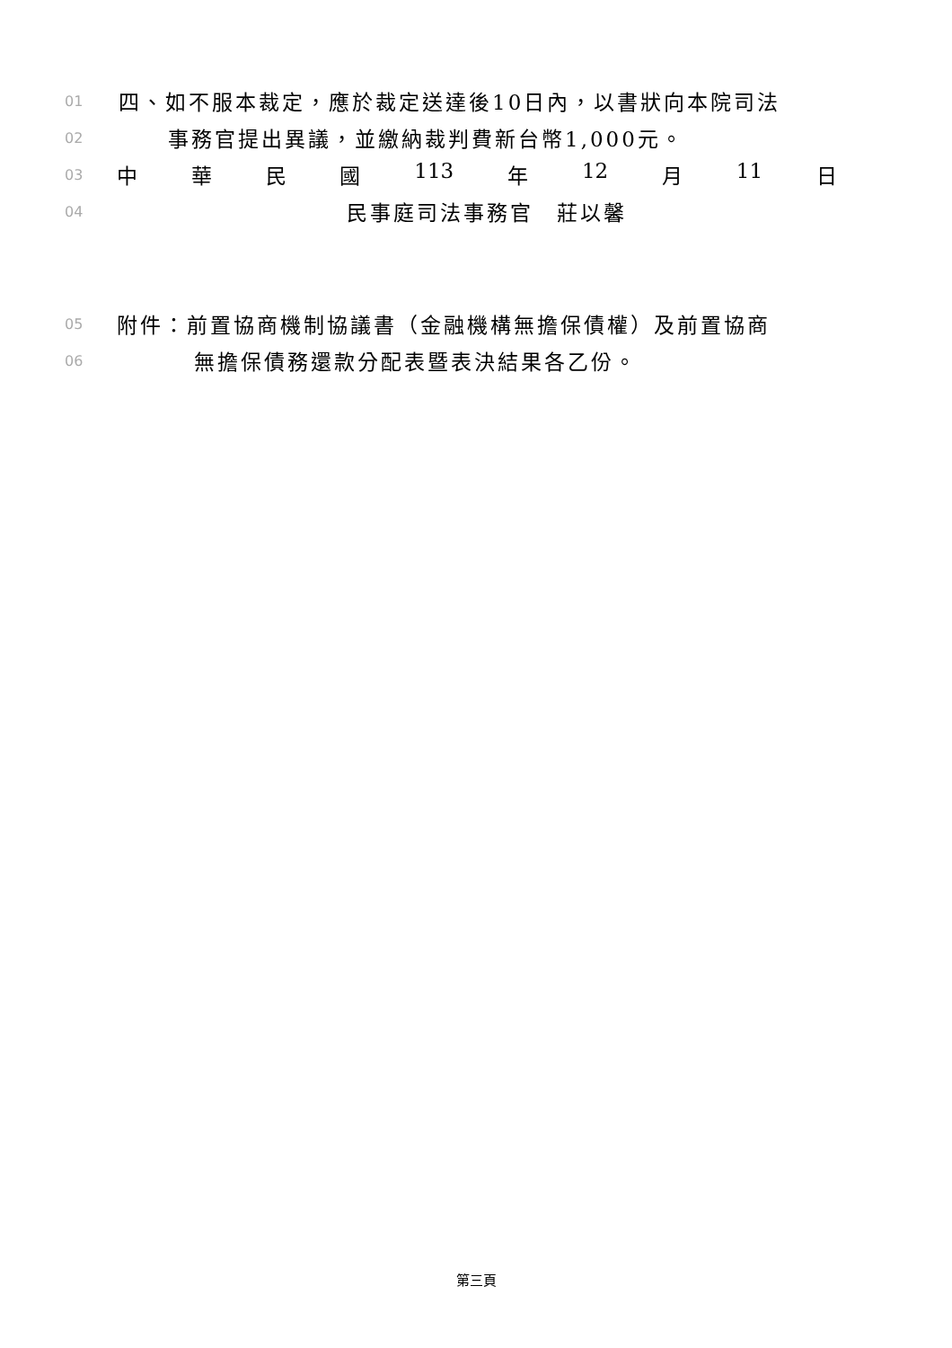01 四、如不服本裁定，應於裁定送達後10日內，以書狀向本院司法
02 事務官提出異議，並繳納裁判費新台幣1,000元。
03 中 華 民 國 113 年 12 月 11 日
04 民事庭司法事務官　莊以馨
05 附件：前置協商機制協議書（金融機構無擔保債權）及前置協商
06 無擔保債務還款分配表暨表決結果各乙份。
第三頁